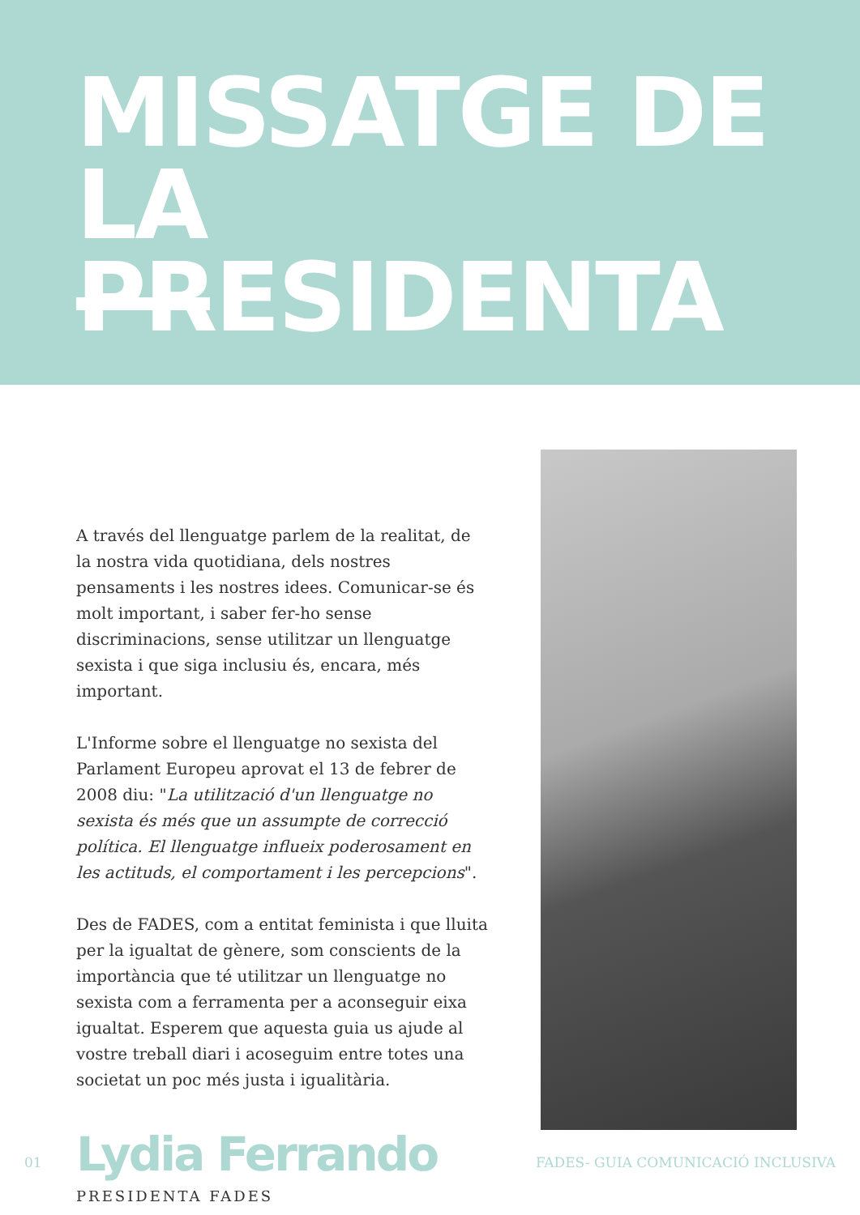MISSATGE DE
LA PRESIDENTA
A través del llenguatge parlem de la realitat, de la nostra vida quotidiana, dels nostres pensaments i les nostres idees. Comunicar-se és molt important, i saber fer-ho sense discriminacions, sense utilitzar un llenguatge sexista i que siga inclusiu és, encara, més important.
L'Informe sobre el llenguatge no sexista del Parlament Europeu aprovat el 13 de febrer de 2008 diu: "La utilització d'un llenguatge no sexista és més que un assumpte de correcció política. El llenguatge influeix poderosament en les actituds, el comportament i les percepcions".
Des de FADES, com a entitat feminista i que lluita per la igualtat de gènere, som conscients de la importància que té utilitzar un llenguatge no sexista com a ferramenta per a aconseguir eixa igualtat. Esperem que aquesta guia us ajude al vostre treball diari i acoseguim entre totes una societat un poc més justa i igualitària.
Lydia Ferrando
PRESIDENTA FADES
01 FADES- GUIA COMUNICACIÓ INCLUSIVA